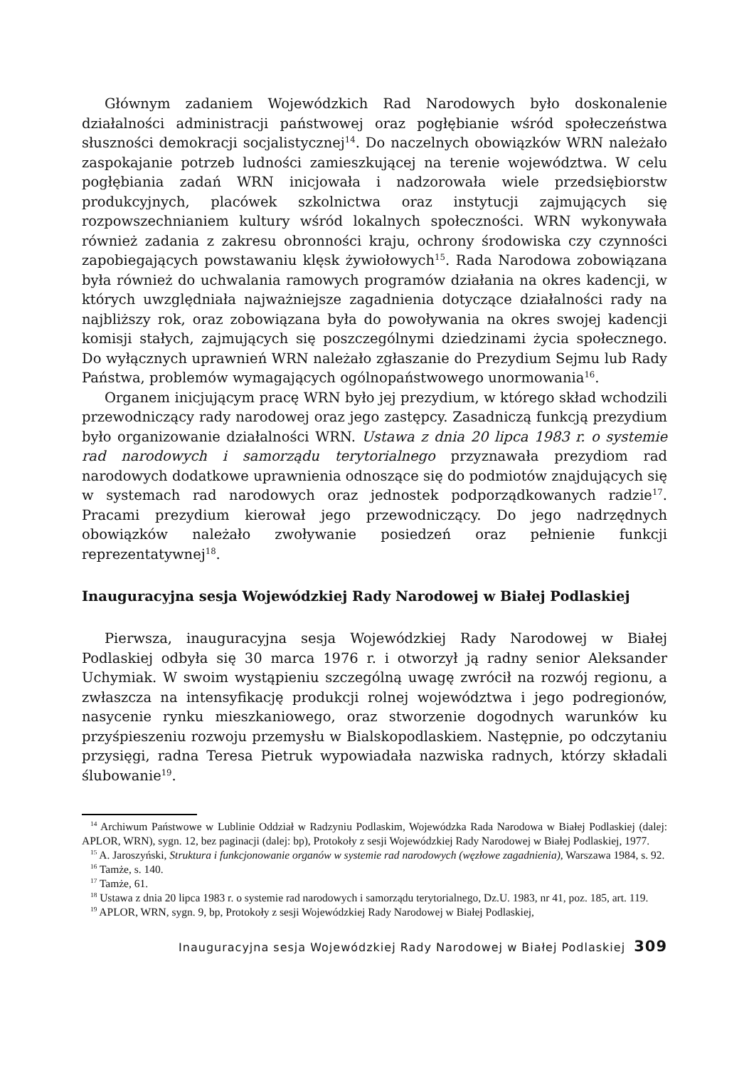Głównym zadaniem Wojewódzkich Rad Narodowych było doskonalenie działalności administracji państwowej oraz pogłębianie wśród społeczeństwa słuszności demokracji socjalistycznej<sup>14</sup>. Do naczelnych obowiązków WRN należało zaspokajanie potrzeb ludności zamieszkującej na terenie województwa. W celu pogłębiania zadań WRN inicjowała i nadzorowała wiele przedsiębiorstw produkcyjnych, placówek szkolnictwa oraz instytucji zajmujących się rozpowszechnianiem kultury wśród lokalnych społeczności. WRN wykonywała również zadania z zakresu obronności kraju, ochrony środowiska czy czynności zapobiegających powstawaniu klęsk żywiołowych<sup>15</sup>. Rada Narodowa zobowiązana była również do uchwalania ramowych programów działania na okres kadencji, w których uwzględniała najważniejsze zagadnienia dotyczące działalności rady na najbliższy rok, oraz zobowiązana była do powoływania na okres swojej kadencji komisji stałych, zajmujących się poszczególnymi dziedzinami życia społecznego. Do wyłącznych uprawnień WRN należało zgłaszanie do Prezydium Sejmu lub Rady Państwa, problemów wymagających ogólnopaństwowego unormowania<sup>16</sup>.
Organem inicjującym pracę WRN było jej prezydium, w którego skład wchodzili przewodniczący rady narodowej oraz jego zastępcy. Zasadniczą funkcją prezydium było organizowanie działalności WRN. Ustawa z dnia 20 lipca 1983 r. o systemie rad narodowych i samorządu terytorialnego przyznawała prezydiom rad narodowych dodatkowe uprawnienia odnoszące się do podmiotów znajdujących się w systemach rad narodowych oraz jednostek podporządkowanych radzie<sup>17</sup>. Pracami prezydium kierował jego przewodniczący. Do jego nadrzędnych obowiązków należało zwoływanie posiedzeń oraz pełnienie funkcji reprezentatywnej<sup>18</sup>.
Inauguracyjna sesja Wojewódzkiej Rady Narodowej w Białej Podlaskiej
Pierwsza, inauguracyjna sesja Wojewódzkiej Rady Narodowej w Białej Podlaskiej odbyła się 30 marca 1976 r. i otworzył ją radny senior Aleksander Uchymiak. W swoim wystąpieniu szczególną uwagę zwrócił na rozwój regionu, a zwłaszcza na intensyfikację produkcji rolnej województwa i jego podregionów, nasycenie rynku mieszkaniowego, oraz stworzenie dogodnych warunków ku przyśpieszeniu rozwoju przemysłu w Bialskopodlaskiem. Następnie, po odczytaniu przysięgi, radna Teresa Pietruk wypowiadała nazwiska radnych, którzy składali ślubowanie<sup>19</sup>.
<sup>14</sup> Archiwum Państwowe w Lublinie Oddział w Radzyniu Podlaskim, Wojewódzka Rada Narodowa w Białej Podlaskiej (dalej: APLOR, WRN), sygn. 12, bez paginacji (dalej: bp), Protokoły z sesji Wojewódzkiej Rady Narodowej w Białej Podlaskiej, 1977.
<sup>15</sup> A. Jaroszyński, Struktura i funkcjonowanie organów w systemie rad narodowych (węzłowe zagadnienia), Warszawa 1984, s. 92.
<sup>16</sup> Tamże, s. 140.
<sup>17</sup> Tamże, 61.
<sup>18</sup> Ustawa z dnia 20 lipca 1983 r. o systemie rad narodowych i samorządu terytorialnego, Dz.U. 1983, nr 41, poz. 185, art. 119.
<sup>19</sup> APLOR, WRN, sygn. 9, bp, Protokoły z sesji Wojewódzkiej Rady Narodowej w Białej Podlaskiej,
Inauguracyjna sesja Wojewódzkiej Rady Narodowej w Białej Podlaskiej 309